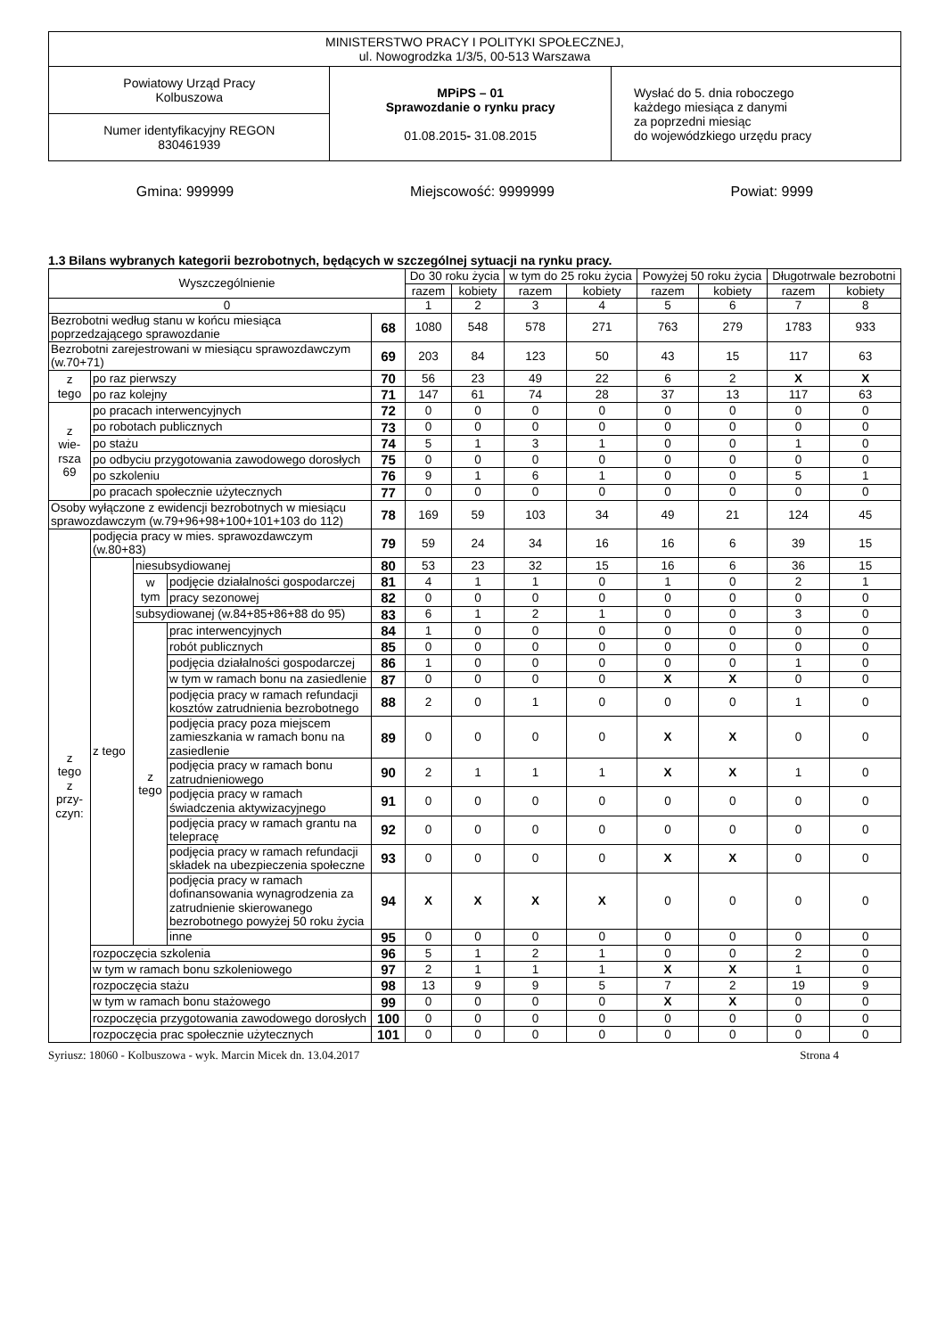| MINISTERSTWO PRACY I POLITYKI SPOŁECZNEJ, ul. Nowogrodzka 1/3/5, 00-513 Warszawa | | |
| Powiatowy Urząd Pracy Kolbuszowa | MPiPS – 01 Sprawozdanie o rynku pracy 01.08.2015 - 31.08.2015 | Wysłać do 5. dnia roboczego każdego miesiąca z danymi za poprzedni miesiąc do wojewódzkiego urzędu pracy |
| Numer identyfikacyjny REGON 830461939 | | |
Gmina: 999999 Miejscowość: 9999999 Powiat: 9999
1.3 Bilans wybranych kategorii bezrobotnych, będących w szczególnej sytuacji na rynku pracy.
| Wyszczególnienie | | | | | Do 30 roku życia | | w tym do 25 roku życia | | Powyżej 50 roku życia | | Długotrwale bezrobotni | |
| --- | --- | --- | --- | --- | --- | --- | --- | --- | --- | --- | --- | --- |
| | | | | | razem | kobiety | razem | kobiety | razem | kobiety | razem | kobiety |
| 0 | | | | | 1 | 2 | 3 | 4 | 5 | 6 | 7 | 8 |
| Bezrobotni według stanu w końcu miesiąca poprzedzającego sprawozdanie | | | | 68 | 1080 | 548 | 578 | 271 | 763 | 279 | 1783 | 933 |
| Bezrobotni zarejestrowani w miesiącu sprawozdawczym (w.70+71) | | | | 69 | 203 | 84 | 123 | 50 | 43 | 15 | 117 | 63 |
| z tego | po raz pierwszy | | | 70 | 56 | 23 | 49 | 22 | 6 | 2 | X | X |
| | po raz kolejny | | | 71 | 147 | 61 | 74 | 28 | 37 | 13 | 117 | 63 |
| z wie- rsza 69 | po pracach interwencyjnych | | | 72 | 0 | 0 | 0 | 0 | 0 | 0 | 0 | 0 |
| | po robotach publicznych | | | 73 | 0 | 0 | 0 | 0 | 0 | 0 | 0 | 0 |
| | po stażu | | | 74 | 5 | 1 | 3 | 1 | 0 | 0 | 1 | 0 |
| | po odbyciu przygotowania zawodowego dorosłych | | | 75 | 0 | 0 | 0 | 0 | 0 | 0 | 0 | 0 |
| | po szkoleniu | | | 76 | 9 | 1 | 6 | 1 | 0 | 0 | 5 | 1 |
| | po pracach społecznie użytecznych | | | 77 | 0 | 0 | 0 | 0 | 0 | 0 | 0 | 0 |
| Osoby wyłączone z ewidencji bezrobotnych w miesiącu sprawozdawczym (w.79+96+98+100+101+103 do 112) | | | | 78 | 169 | 59 | 103 | 34 | 49 | 21 | 124 | 45 |
| z tego z przy- czyn: | podjęcia pracy w mies. sprawozdawczym (w.80+83) | | | 79 | 59 | 24 | 34 | 16 | 16 | 6 | 39 | 15 |
| | z tego | niesubsydiowanej | | 80 | 53 | 23 | 32 | 15 | 16 | 6 | 36 | 15 |
| | | w tym | podjęcie działalności gospodarczej | 81 | 4 | 1 | 1 | 0 | 1 | 0 | 2 | 1 |
| | | | pracy sezonowej | 82 | 0 | 0 | 0 | 0 | 0 | 0 | 0 | 0 |
| | | subsydiowanej (w.84+85+86+88 do 95) | | 83 | 6 | 1 | 2 | 1 | 0 | 0 | 3 | 0 |
| | | z tego | prac interwencyjnych | 84 | 1 | 0 | 0 | 0 | 0 | 0 | 0 | 0 |
| | | | robót publicznych | 85 | 0 | 0 | 0 | 0 | 0 | 0 | 0 | 0 |
| | | | podjęcia działalności gospodarczej | 86 | 1 | 0 | 0 | 0 | 0 | 0 | 1 | 0 |
| | | | w tym w ramach bonu na zasiedlenie | 87 | 0 | 0 | 0 | 0 | X | X | 0 | 0 |
| | | | podjęcia pracy w ramach refundacji kosztów zatrudnienia bezrobotnego | 88 | 2 | 0 | 1 | 0 | 0 | 0 | 1 | 0 |
| | | | podjęcia pracy poza miejscem zamieszkania w ramach bonu na zasiedlenie | 89 | 0 | 0 | 0 | 0 | X | X | 0 | 0 |
| | | | podjęcia pracy w ramach bonu zatrudnieniowego | 90 | 2 | 1 | 1 | 1 | X | X | 1 | 0 |
| | | | podjęcia pracy w ramach świadczenia aktywizacyjnego | 91 | 0 | 0 | 0 | 0 | 0 | 0 | 0 | 0 |
| | | | podjęcia pracy w ramach grantu na telepracę | 92 | 0 | 0 | 0 | 0 | 0 | 0 | 0 | 0 |
| | | | podjęcia pracy w ramach refundacji składek na ubezpieczenia społeczne | 93 | 0 | 0 | 0 | 0 | X | X | 0 | 0 |
| | | | podjęcia pracy w ramach dofinansowania wynagrodzenia za zatrudnienie skierowanego bezrobotnego powyżej 50 roku życia | 94 | X | X | X | X | 0 | 0 | 0 | 0 |
| | | | inne | 95 | 0 | 0 | 0 | 0 | 0 | 0 | 0 | 0 |
| | rozpoczęcia szkolenia | | | 96 | 5 | 1 | 2 | 1 | 0 | 0 | 2 | 0 |
| | w tym w ramach bonu szkoleniowego | | | 97 | 2 | 1 | 1 | 1 | X | X | 1 | 0 |
| | rozpoczęcia stażu | | | 98 | 13 | 9 | 9 | 5 | 7 | 2 | 19 | 9 |
| | w tym w ramach bonu stażowego | | | 99 | 0 | 0 | 0 | 0 | X | X | 0 | 0 |
| | rozpoczęcia przygotowania zawodowego dorosłych | | | 100 | 0 | 0 | 0 | 0 | 0 | 0 | 0 | 0 |
| | rozpoczęcia prac społecznie użytecznych | | | 101 | 0 | 0 | 0 | 0 | 0 | 0 | 0 | 0 |
Syriusz: 18060 - Kolbuszowa - wyk. Marcin Micek dn. 13.04.2017 Strona 4